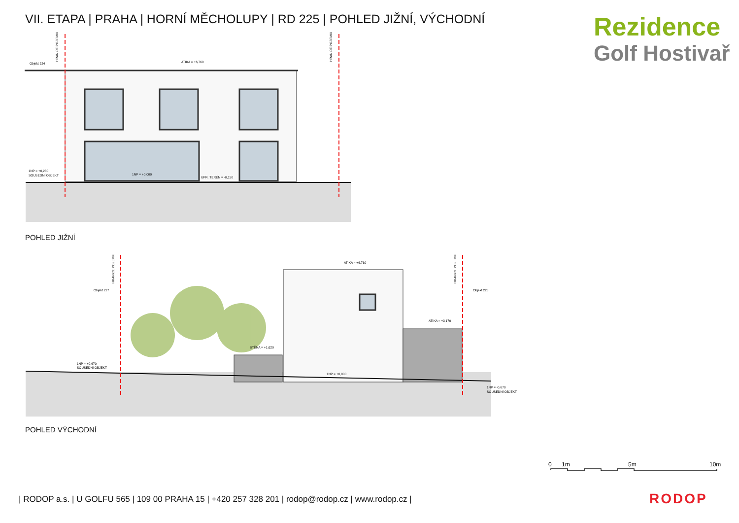VII. ETAPA | PRAHA | HORNÍ MĚCHOLUPY | RD 225 | POHLED JIŽNÍ, VÝCHODNÍ
Rezidence
Golf Hostivař
Objekt 224
ATIKA = +6,760
1NP = +0,230
SOUSEDNÍ OBJEKT
1NP = +0,000
UPR. TERÉN = -0,150
HRANICE POZEMKU
HRANICE POZEMKU
POHLED JIŽNÍ
Objekt 227
Objekt 223
ATIKA = +6,760
ATIKA = +3,170
STĚNA = +1,620
1NP = +0,670
SOUSEDNÍ OBJEKT
1NP = +0,000
1NP = -0,670
SOUSEDNÍ OBJEKT
HRANICE POZEMKU
HRANICE POZEMKU
POHLED VÝCHODNÍ
0
1m
5m
10m
| RODOP a.s. | U GOLFU 565 | 109 00 PRAHA 15 | +420 257 328 201 | rodop@rodop.cz | www.rodop.cz |
RODOP